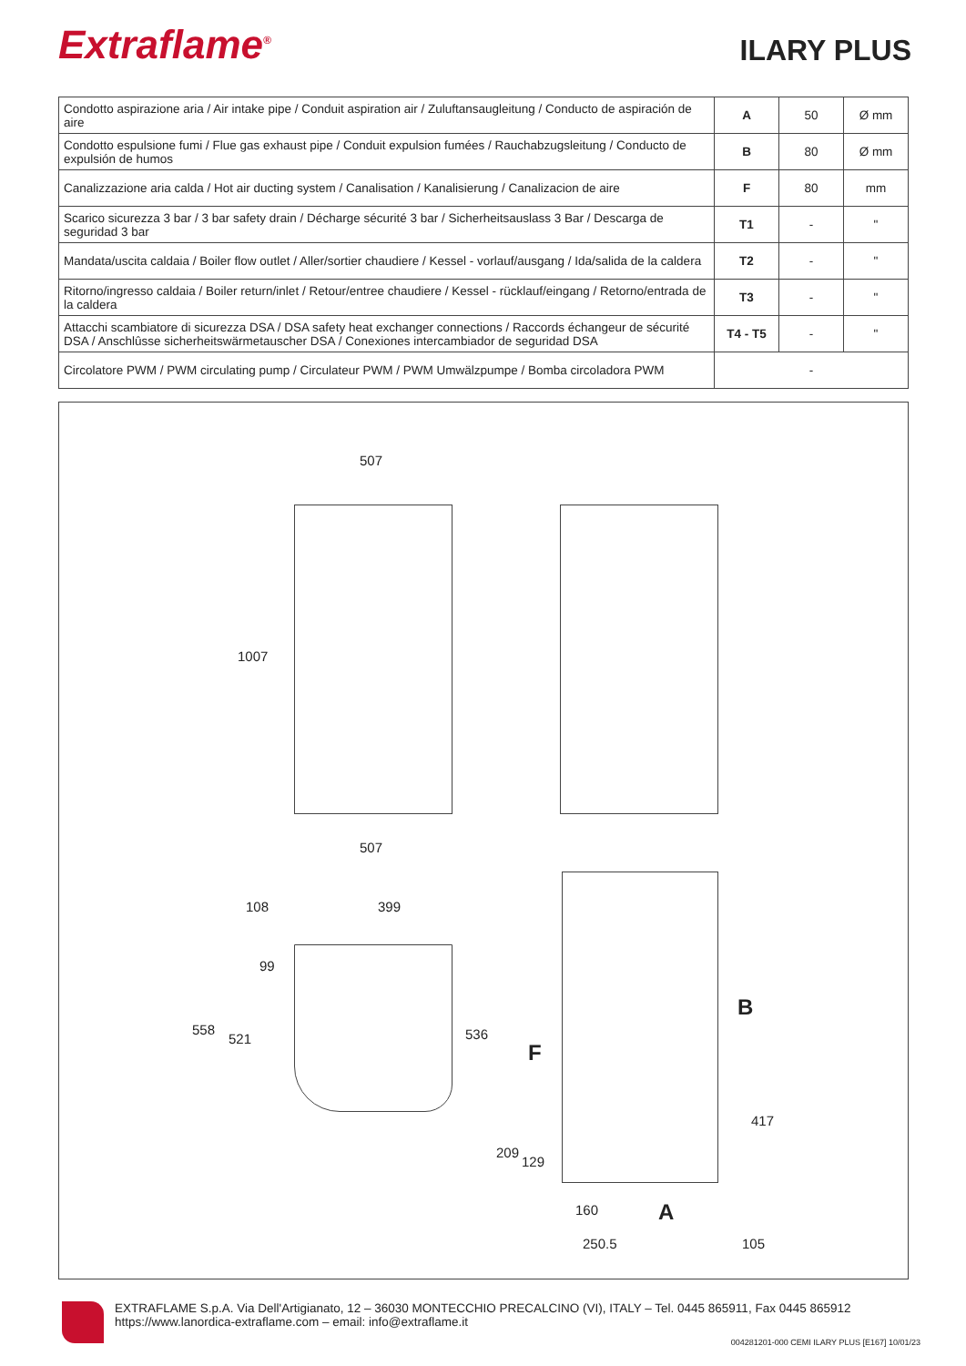Extraflame<sup>®</sup>
ILARY PLUS
| Condotto aspirazione aria / Air intake pipe / Conduit aspiration air / Zuluftansaugleitung / Conducto de aspiración de aire | A | 50 | Ø mm |
| Condotto espulsione fumi / Flue gas exhaust pipe / Conduit expulsion fumées / Rauchabzugsleitung / Conducto de expulsión de humos | B | 80 | Ø mm |
| Canalizzazione aria calda / Hot air ducting system / Canalisation / Kanalisierung / Canalizacion de aire | F | 80 | mm |
| Scarico sicurezza 3 bar / 3 bar safety drain / Décharge sécurité 3 bar / Sicherheitsauslass 3 Bar / Descarga de seguridad 3 bar | T1 | - | " |
| Mandata/uscita caldaia / Boiler flow outlet / Aller/sortier chaudiere / Kessel - vorlauf/ausgang / Ida/salida de la caldera | T2 | - | " |
| Ritorno/ingresso caldaia / Boiler return/inlet / Retour/entree chaudiere / Kessel - rücklauf/eingang / Retorno/entrada de la caldera | T3 | - | " |
| Attacchi scambiatore di sicurezza DSA / DSA safety heat exchanger connections / Raccords échangeur de sécurité DSA / Anschlûsse sicherheitswärmetauscher DSA / Conexiones intercambiador de seguridad DSA | T4 - T5 | - | " |
| Circolatore PWM / PWM circulating pump / Circulateur PWM / PWM Umwälzpumpe / Bomba circoladora PWM | - | | |
507
507
1007
108 399
99
558
521 536
B
F
417
209
129
160 A
250.5 105
EXTRAFLAME S.p.A. Via Dell'Artigianato, 12 – 36030 MONTECCHIO PRECALCINO (VI), ITALY – Tel. 0445 865911, Fax 0445 865912
https://www.lanordica-extraflame.com – email: info@extraflame.it
004281201-000 CEMI ILARY PLUS [E167] 10/01/23